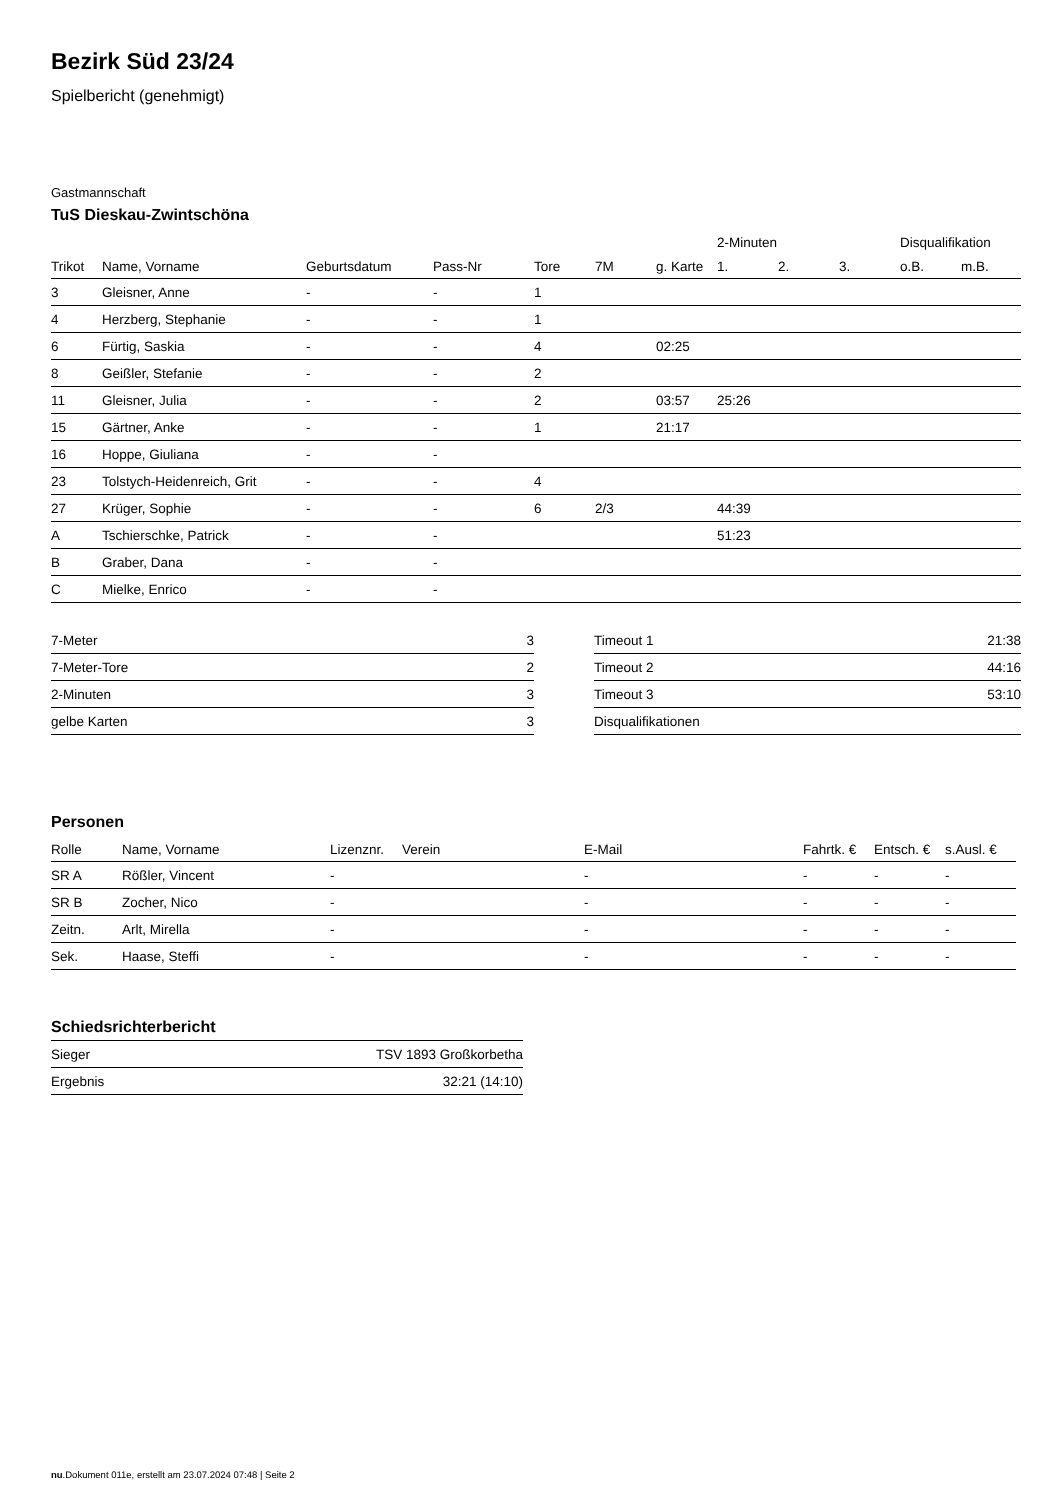Bezirk Süd 23/24
Spielbericht (genehmigt)
Gastmannschaft
TuS Dieskau-Zwintschöna
| | | | | | | | 2-Minuten | | | Disqualifikation | |
| --- | --- | --- | --- | --- | --- | --- | --- | --- | --- | --- | --- |
| Trikot | Name, Vorname | Geburtsdatum | Pass-Nr | Tore | 7M | g. Karte | 1. | 2. | 3. | o.B. | m.B. |
| 3 | Gleisner, Anne | - | - | 1 | | | | | | | |
| 4 | Herzberg, Stephanie | - | - | 1 | | | | | | | |
| 6 | Fürtig, Saskia | - | - | 4 | | 02:25 | | | | | |
| 8 | Geißler, Stefanie | - | - | 2 | | | | | | | |
| 11 | Gleisner, Julia | - | - | 2 | | 03:57 | 25:26 | | | | |
| 15 | Gärtner, Anke | - | - | 1 | | 21:17 | | | | | |
| 16 | Hoppe, Giuliana | - | - | | | | | | | | |
| 23 | Tolstych-Heidenreich, Grit | - | - | 4 | | | | | | | |
| 27 | Krüger, Sophie | - | - | 6 | 2/3 | | 44:39 | | | | |
| A | Tschierschke, Patrick | - | - | | | | 51:23 | | | | |
| B | Graber, Dana | - | - | | | | | | | | |
| C | Mielke, Enrico | - | - | | | | | | | | |
| 7-Meter | 3 |
| 7-Meter-Tore | 2 |
| 2-Minuten | 3 |
| gelbe Karten | 3 |
| Timeout 1 | 21:38 |
| Timeout 2 | 44:16 |
| Timeout 3 | 53:10 |
| Disqualifikationen | |
Personen
| Rolle | Name, Vorname | Lizenznr. | Verein | E-Mail | Fahrtk. € | Entsch. € | s.Ausl. € |
| --- | --- | --- | --- | --- | --- | --- | --- |
| SR A | Rößler, Vincent | - | | - | - | - | - |
| SR B | Zocher, Nico | - | | - | - | - | - |
| Zeitn. | Arlt, Mirella | - | | - | - | - | - |
| Sek. | Haase, Steffi | - | | - | - | - | - |
Schiedsrichterbericht
| Sieger | TSV 1893 Großkorbetha |
| Ergebnis | 32:21 (14:10) |
nu.Dokument 011e, erstellt am 23.07.2024 07:48 | Seite 2